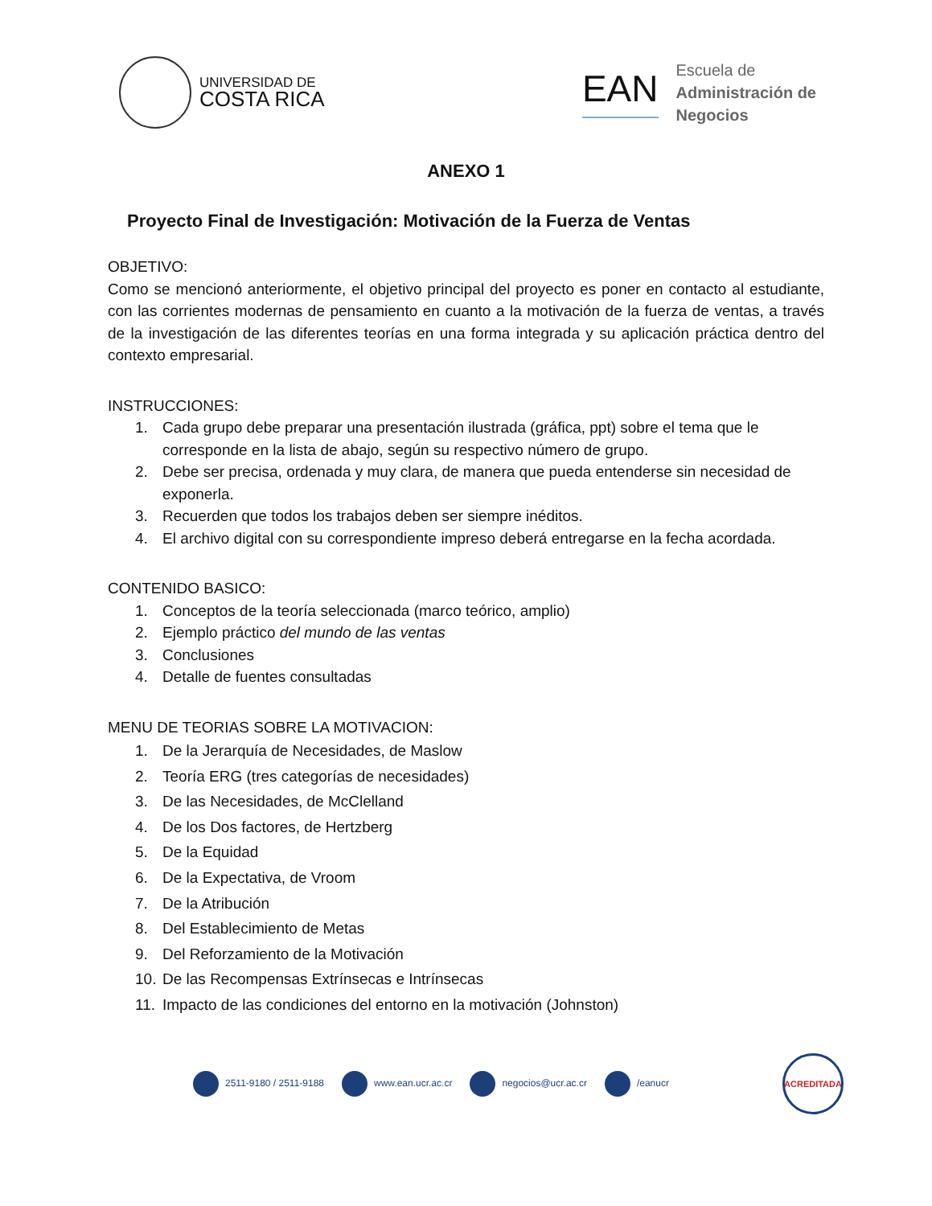UNIVERSIDAD DE
COSTA RICA
EAN
Escuela de
Administración de
Negocios
ANEXO 1
Proyecto Final de Investigación: Motivación de la Fuerza de Ventas
OBJETIVO:
Como se mencionó anteriormente, el objetivo principal del proyecto es poner en contacto al estudiante, con las corrientes modernas de pensamiento en cuanto a la motivación de la fuerza de ventas, a través de la investigación de las diferentes teorías en una forma integrada y su aplicación práctica dentro del contexto empresarial.
INSTRUCCIONES:
1. Cada grupo debe preparar una presentación ilustrada (gráfica, ppt) sobre el tema que le corresponde en la lista de abajo, según su respectivo número de grupo.
2. Debe ser precisa, ordenada y muy clara, de manera que pueda entenderse sin necesidad de exponerla.
3. Recuerden que todos los trabajos deben ser siempre inéditos.
4. El archivo digital con su correspondiente impreso deberá entregarse en la fecha acordada.
CONTENIDO BASICO:
1. Conceptos de la teoría seleccionada (marco teórico, amplio)
2. Ejemplo práctico del mundo de las ventas
3. Conclusiones
4. Detalle de fuentes consultadas
MENU DE TEORIAS SOBRE LA MOTIVACION:
1. De la Jerarquía de Necesidades, de Maslow
2. Teoría ERG (tres categorías de necesidades)
3. De las Necesidades, de McClelland
4. De los Dos factores, de Hertzberg
5. De la Equidad
6. De la Expectativa, de Vroom
7. De la Atribución
8. Del Establecimiento de Metas
9. Del Reforzamiento de la Motivación
10. De las Recompensas Extrínsecas e Intrínsecas
11. Impacto de las condiciones del entorno en la motivación (Johnston)
2511-9180 / 2511-9188 www.ean.ucr.ac.cr negocios@ucr.ac.cr /eanucr
ACREDITADA